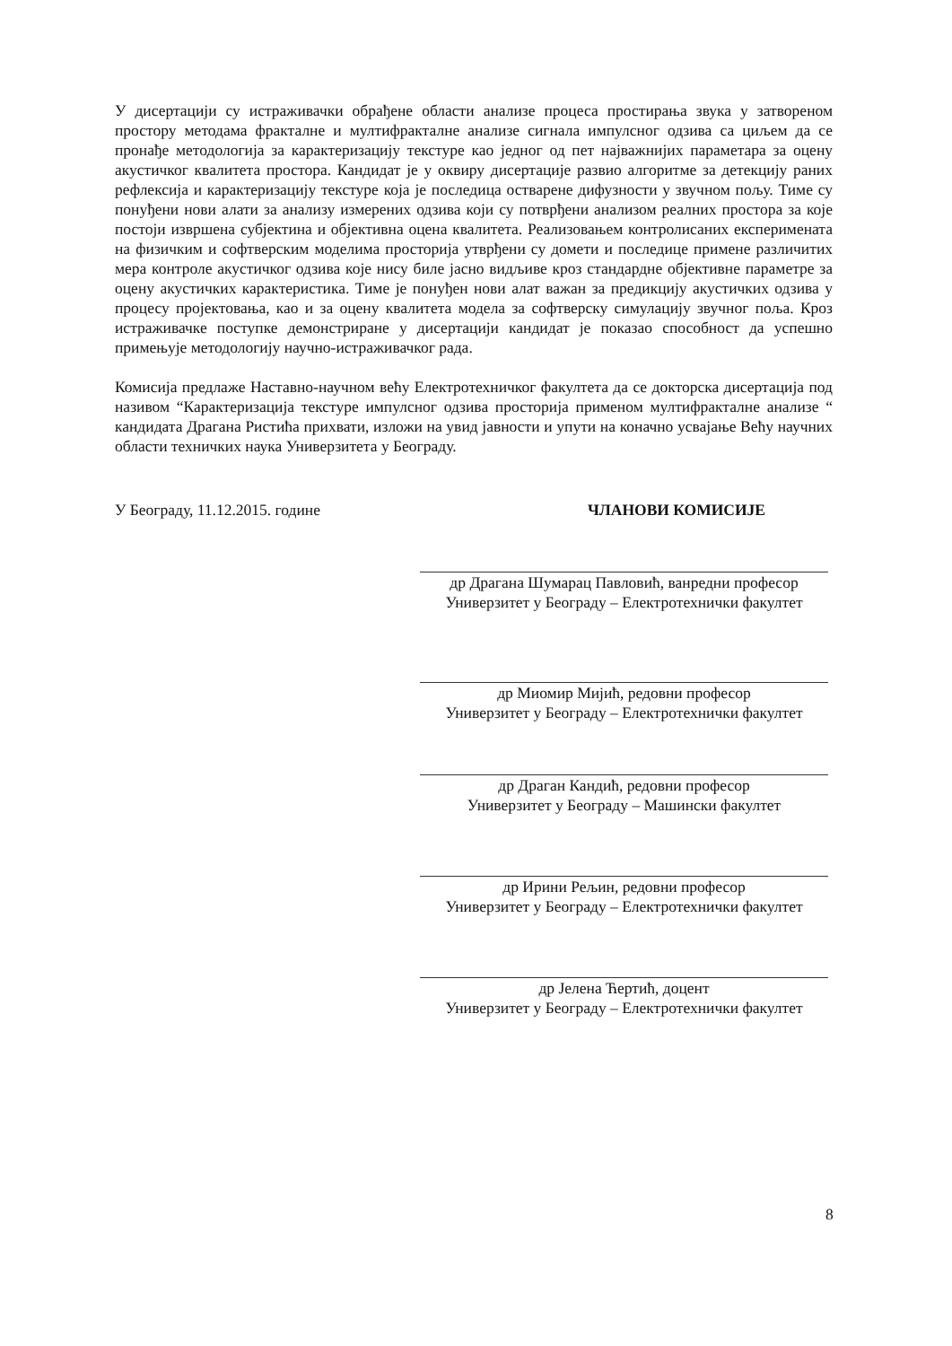У дисертацији су истраживачки обрађене области анализе процеса простирања звука у затвореном простору методама фракталне и мултифракталне анализе сигнала импулсног одзива са циљем да се пронађе методологија за карактеризацију текстуре као једног од пет најважнијих параметара за оцену акустичког квалитета простора. Кандидат је у оквиру дисертације развио алгоритме за детекцију раних рефлексија и карактеризацију текстуре која је последица остварене дифузности у звучном пољу. Тиме су понуђени нови алати за анализу измерених одзива који су потврђени анализом реалних простора за које постоји извршена субјектина и објективна оцена квалитета. Реализовањем контролисаних експеримената на физичким и софтверским моделима просторија утврђени су домети и последице примене различитих мера контроле акустичког одзива које нису биле јасно видљиве кроз стандардне објективне параметре за оцену акустичких карактеристика. Тиме је понуђен нови алат важан за предикцију акустичких одзива у процесу пројектовања, као и за оцену квалитета модела за софтверску симулацију звучног поља. Кроз истраживачке поступке демонстриране у дисертацији кандидат је показао способност да успешно примењује методологију научно-истраживачког рада.
Комисија предлаже Наставно-научном већу Електротехничког факултета да се докторска дисертација под називом “Карактеризација текстуре импулсног одзива просторија применом мултифракталне анализе “ кандидата Драгана Ристића прихвати, изложи на увид јавности и упути на коначно усвајање Већу научних области техничких наука Универзитета у Београду.
У Београду, 11.12.2015. године ЧЛАНОВИ КОМИСИЈЕ
др Драгана Шумарац Павловић, ванредни професор
Универзитет у Београду – Електротехнички факултет
др Миомир Мијић, редовни професор
Универзитет у Београду – Електротехнички факултет
др Драган Кандић, редовни професор
Универзитет у Београду – Машински факултет
др Ирини Рељин, редовни професор
Универзитет у Београду – Електротехнички факултет
др Јелена Ћертић, доцент
Универзитет у Београду – Електротехнички факултет
8